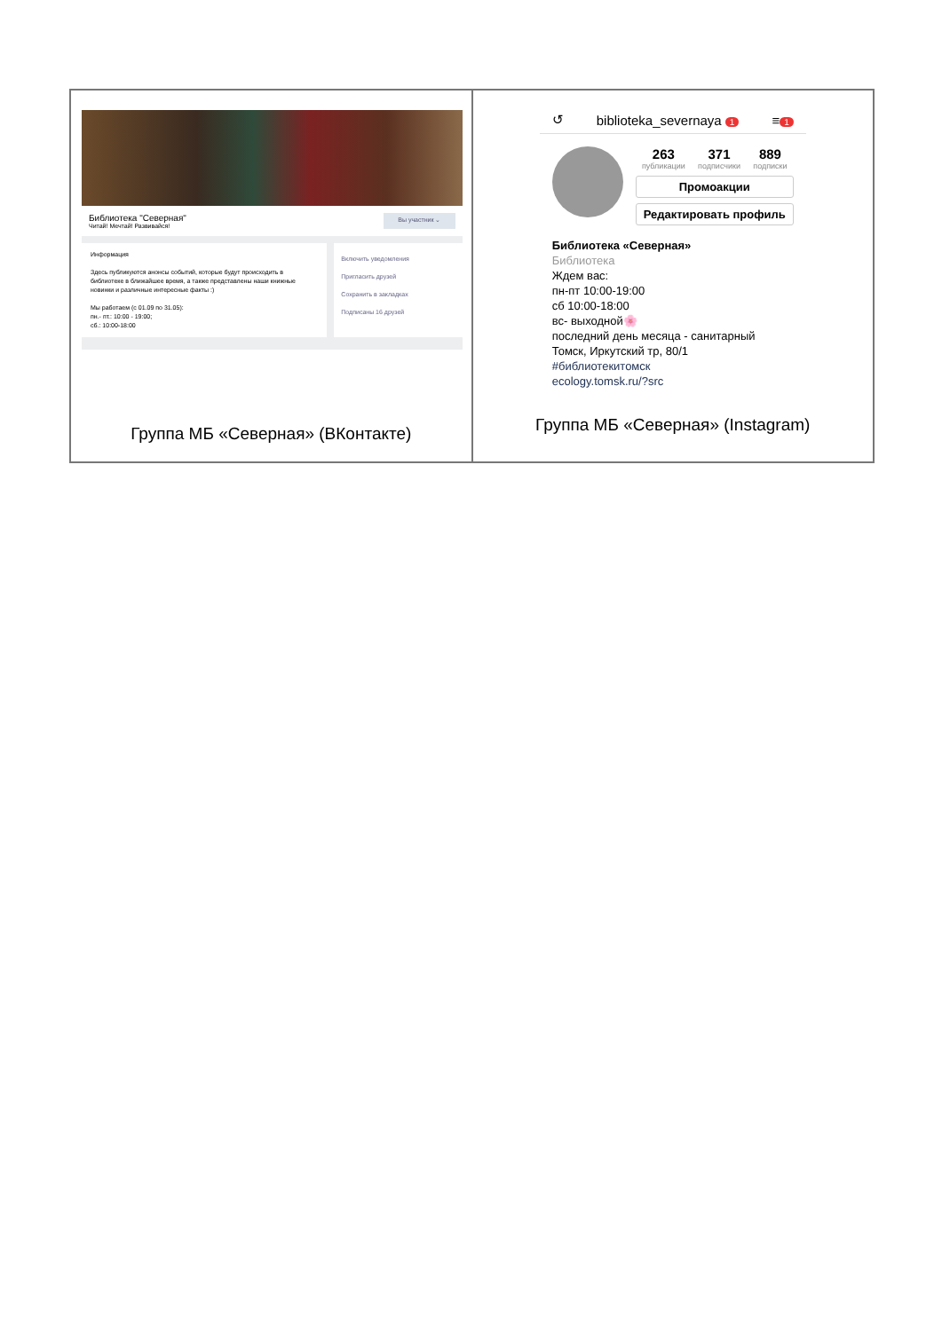| Библиотека "Северная" Читай! Мечтай! Развивайся! Вы участник ⌄ Информация Здесь публикуются анонсы событий, которые будут происходить в библиотеке в ближайшее время, а также представлены наши книжные новинки и различные интересные факты :) Мы работаем (с 01.09 по 31.05): пн.- пт.: 10:00 - 19:00; сб.: 10:00-18:00 Включить уведомления Пригласить друзей Сохранить в закладках Подписаны 16 друзей Группа МБ «Северная» (ВКонтакте) | ↺ biblioteka_severnaya 1 ≡ 1 263 публикации 371 подписчики 889 подписки Промоакции Редактировать профиль Библиотека «Северная» Библиотека Ждем вас: пн-пт 10:00-19:00 сб 10:00-18:00 вс- выходной🌸 последний день месяца - санитарный Томск, Иркутский тр, 80/1 #библиотекитомск ecology.tomsk.ru/?src Группа МБ «Северная» (Instagram) |